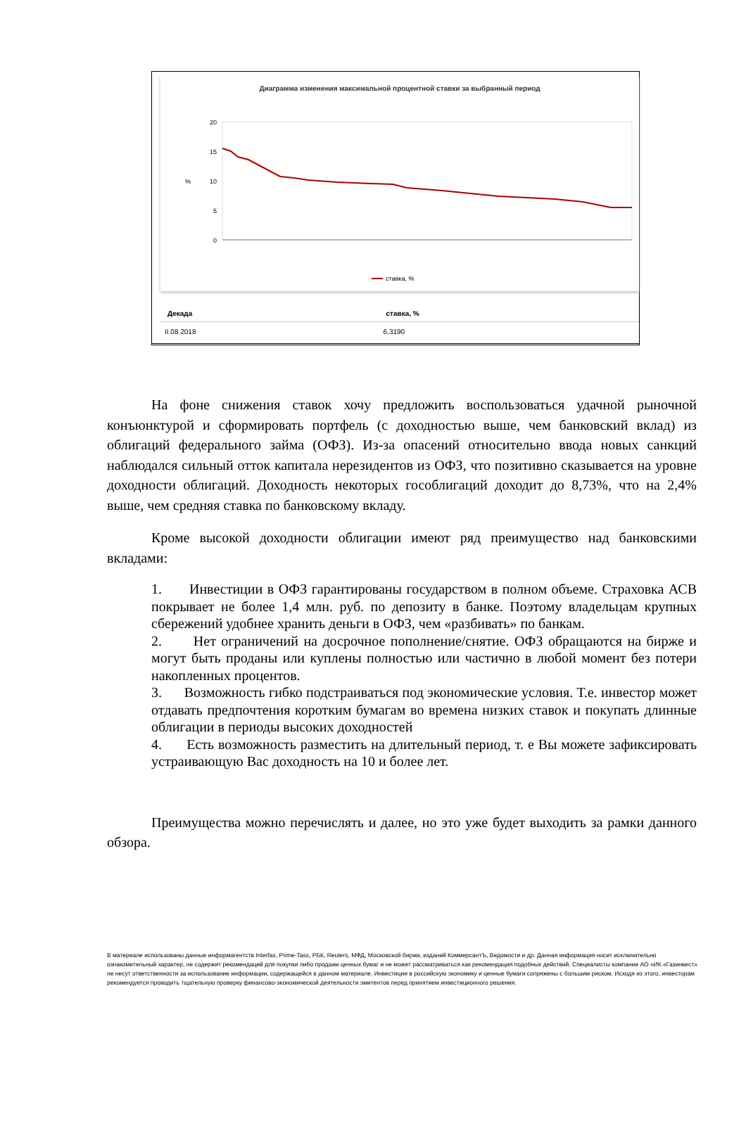Диаграмма изменения максимальной процентной ставки за выбранный период
20
15
10
5
0
%
ставка, %
| Декада | ставка, % |
| --- | --- |
| II.08.2018 | 6,3190 |
На фоне снижения ставок хочу предложить воспользоваться удачной рыночной конъюнктурой и сформировать портфель (с доходностью выше, чем банковский вклад) из облигаций федерального займа (ОФЗ). Из-за опасений относительно ввода новых санкций наблюдался сильный отток капитала нерезидентов из ОФЗ, что позитивно сказывается на уровне доходности облигаций. Доходность некоторых гособлигаций доходит до 8,73%, что на 2,4% выше, чем средняя ставка по банковскому вкладу.
Кроме высокой доходности облигации имеют ряд преимущество над банковскими вкладами:
1. Инвестиции в ОФЗ гарантированы государством в полном объеме. Страховка АСВ покрывает не более 1,4 млн. руб. по депозиту в банке. Поэтому владельцам крупных сбережений удобнее хранить деньги в ОФЗ, чем «разбивать» по банкам.
2. Нет ограничений на досрочное пополнение/снятие. ОФЗ обращаются на бирже и могут быть проданы или куплены полностью или частично в любой момент без потери накопленных процентов.
3. Возможность гибко подстраиваться под экономические условия. Т.е. инвестор может отдавать предпочтения коротким бумагам во времена низких ставок и покупать длинные облигации в периоды высоких доходностей
4. Есть возможность разместить на длительный период, т. е Вы можете зафиксировать устраивающую Вас доходность на 10 и более лет.
Преимущества можно перечислять и далее, но это уже будет выходить за рамки данного обзора.
В материале использованы данные информагентств Interfax, Prime-Tass, РБК, Reuters, МФД, Московской биржи, изданий КоммерсантЪ, Ведомости и др. Данная информация носит исключительно ознакомительный характер, не содержит рекомендаций для покупки либо продажи ценных бумаг и не может рассматриваться как рекомендация подобных действий. Специалисты компании АО «ИК «Газинвест» не несут ответственности за использование информации, содержащейся в данном материале. Инвестиции в российскую экономику и ценные бумаги сопряжены с большим риском. Исходя из этого, инвесторам рекомендуется проводить тщательную проверку финансово-экономической деятельности эмитентов перед принятием инвестиционного решения.